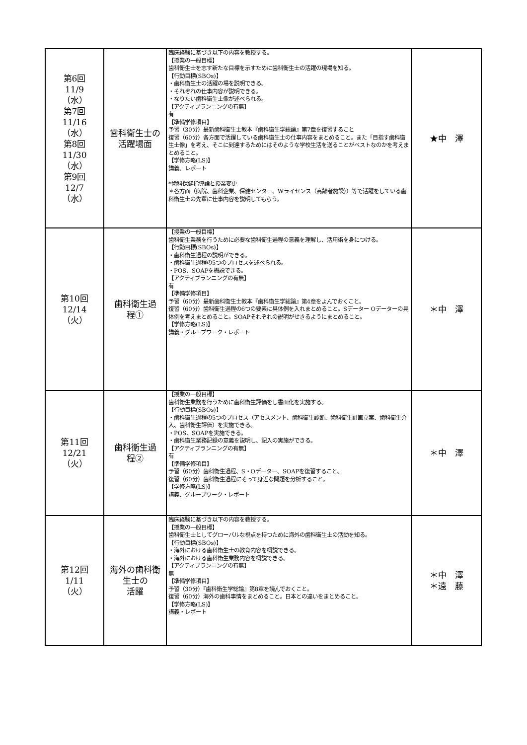| 第6回 11/9 （水） 第7回 11/16 （水） 第8回 11/30 （水） 第9回 12/7 （水） | 歯科衛生士の 活躍場面 | 臨床経験に基づき以下の内容を教授する。 【授業の一般目標】 歯科衛生士を志す新たな目標を示すために歯科衛生士の活躍の現場を知る。 【行動目標(SBOs)】 ・歯科衛生士の活躍の場を説明できる。 ・それぞれの仕事内容が説明できる。 ・なりたい歯科衛生士像が述べられる。 【アクティブランニングの有無】 有 【準備学修項目】 予習（30分）最新歯科衛生士教本『歯科衛生学総論』第7章を復習すること 復習（60分）各方面で活躍している歯科衛生士の仕事内容をまとめること。また「目指す歯科衛生士像」を考え、そこに到達するためにはそのような学校生活を送ることがベストなのかを考えまとめること。 【学修方略(LS)】 講義、レポート *歯科保健指導論と授業変更 ＊各方面（病院、歯科企業、保健センター、Wライセンス（高齢者施設））等で活躍をしている歯科衛生士の先輩に仕事内容を説明してもらう。 | ★中 澤 |
| 第10回 12/14 （火） | 歯科衛生過 程① | 【授業の一般目標】 歯科衛生業務を行うために必要な歯科衛生過程の意義を理解し、活用術を身につける。 【行動目標(SBOs)】 ・歯科衛生過程の説明ができる。 ・歯科衛生過程の5つのプロセスを述べられる。 ・POS、SOAPを概説できる。 【アクティブランニングの有無】 有 【準備学修項目】 予習（60分）最新歯科衛生士教本『歯科衛生学総論』第4章をよんでおくこと。 復習（60分）歯科衛生過程の6つの要素に具体例を入れまとめること。Sデーター Oデーターの具体例を考えまとめること。SOAPそれぞれの説明がせきるようにまとめること。 【学修方略(LS)】 講義・グループワーク・レポート | ＊中 澤 |
| 第11回 12/21 （火） | 歯科衛生過 程② | 【授業の一般目標】 歯科衛生業務を行うために歯科衛生評価をし書面化を実施する。 【行動目標(SBOs)】 ・歯科衛生過程の5つのプロセス（アセスメント、歯科衛生診断、歯科衛生計画立案、歯科衛生介入、歯科衛生評価）を実施できる。 ・POS、SOAPを実施できる。 ・歯科衛生業務記録の意義を説明し、記入の実施ができる。 【アクティブランニングの有無】 有 【準備学修項目】 予習（60分）歯科衛生過程、S・Oデーター、SOAPを復習すること。 復習（60分）歯科衛生過程にそって身近な問題を分析すること。 【学修方略(LS)】 講義、グループワーク・レポート | ＊中 澤 |
| 第12回 1/11 （火） | 海外の歯科衛 生士の 活躍 | 臨床経験に基づき以下の内容を教授する。 【授業の一般目標】 歯科衛生士としてグローバルな視点を持つために海外の歯科衛生士の活動を知る。 【行動目標(SBOs)】 ・海外における歯科衛生士の教育内容を概説できる。 ・海外における歯科衛生業務内容を概説できる。 【アクティブランニングの有無】 無 【準備学修項目】 予習（30分）『歯科衛生学総論』第8章を読んでおくこと。 復習（60分）海外の歯科事情をまとめること。日本との違いをまとめること。 【学修方略(LS)】 講義・レポート | ＊中 澤 ＊遠 藤 |